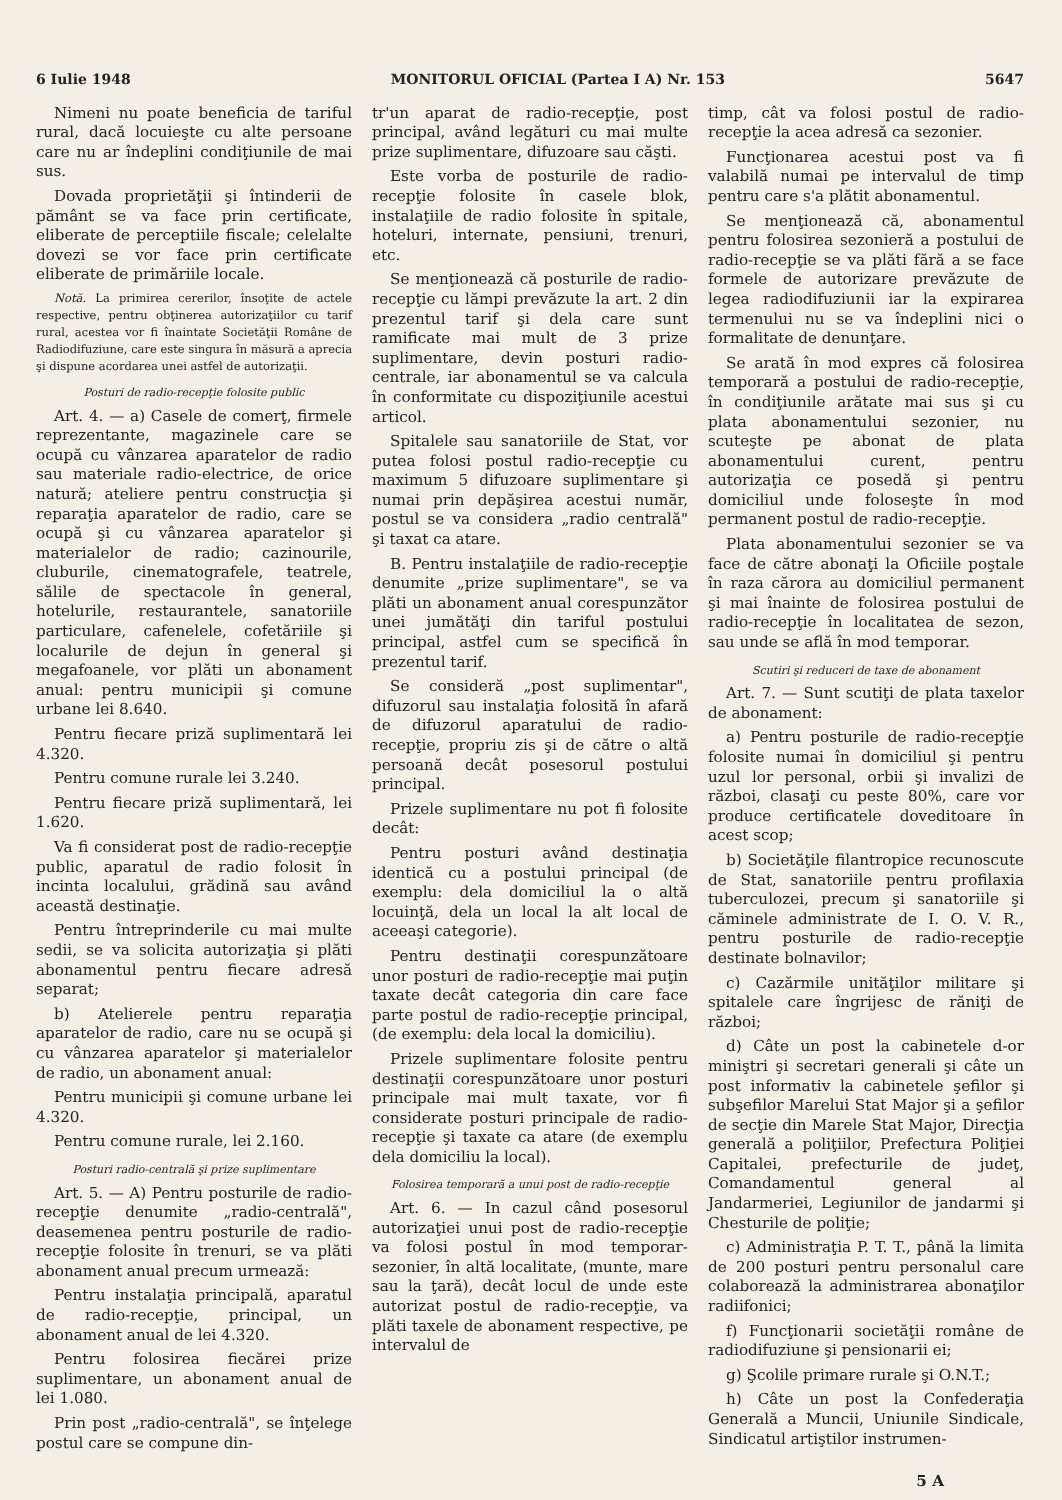6 Iulie 1948 MONITORUL OFICIAL (Partea I A) Nr. 153 5647
Nimeni nu poate beneficia de tariful rural, dacă locuieşte cu alte persoane care nu ar îndeplini condiţiunile de mai sus.
Dovada proprietăţii şi întinderii de pământ se va face prin certificate, eliberate de perceptiile fiscale; celelalte dovezi se vor face prin certificate eliberate de primăriile locale.
Notă. La primirea cererilor, însoţite de actele respective, pentru obţinerea autorizaţiilor cu tarif rural, acestea vor fi înaintate Societăţii Române de Radiodifuziune, care este singura în măsură a aprecia şi dispune acordarea unei astfel de autorizaţii.
Posturi de radio-recepţie folosite public
Art. 4. — a) Casele de comerţ, firmele reprezentante, magazinele care se ocupă cu vânzarea aparatelor de radio sau materiale radio-electrice, de orice natură; ateliere pentru construcţia şi reparaţia aparatelor de radio, care se ocupă şi cu vânzarea aparatelor şi materialelor de radio; cazinourile, cluburile, cinematografele, teatrele, sălile de spectacole în general, hotelurile, restaurantele, sanatoriile particulare, cafenelele, cofetăriile şi localurile de dejun în general şi megafoanele, vor plăti un abonament anual: pentru municipii şi comune urbane lei 8.640.
Pentru fiecare priză suplimentară lei 4.320.
Pentru comune rurale lei 3.240.
Pentru fiecare priză suplimentară, lei 1.620.
Va fi considerat post de radio-recepţie public, aparatul de radio folosit în incinta localului, grădină sau având această destinaţie.
Pentru întreprinderile cu mai multe sedii, se va solicita autorizaţia şi plăti abonamentul pentru fiecare adresă separat;
b) Atelierele pentru reparaţia aparatelor de radio, care nu se ocupă şi cu vânzarea aparatelor şi materialelor de radio, un abonament anual:
Pentru municipii şi comune urbane lei 4.320.
Pentru comune rurale, lei 2.160.
Posturi radio-centrală şi prize suplimentare
Art. 5. — A) Pentru posturile de radio-recepţie denumite „radio-centrală", deasemenea pentru posturile de radio-recepţie folosite în trenuri, se va plăti abonament anual precum urmează:
Pentru instalaţia principală, aparatul de radio-recepţie, principal, un abonament anual de lei 4.320.
Pentru folosirea fiecărei prize suplimentare, un abonament anual de lei 1.080.
Prin post „radio-centrală", se înţelege postul care se compune din-
tr'un aparat de radio-recepţie, post principal, având legături cu mai multe prize suplimentare, difuzoare sau căşti.
Este vorba de posturile de radio-recepţie folosite în casele blok, instalaţiile de radio folosite în spitale, hoteluri, internate, pensiuni, trenuri, etc.
Se menţionează că posturile de radio-recepţie cu lămpi prevăzute la art. 2 din prezentul tarif şi dela care sunt ramificate mai mult de 3 prize suplimentare, devin posturi radio-centrale, iar abonamentul se va calcula în conformitate cu dispoziţiunile acestui articol.
Spitalele sau sanatoriile de Stat, vor putea folosi postul radio-recepţie cu maximum 5 difuzoare suplimentare şi numai prin depăşirea acestui număr, postul se va considera „radio centrală" şi taxat ca atare.
B. Pentru instalaţiile de radio-recepţie denumite „prize suplimentare", se va plăti un abonament anual corespunzător unei jumătăţi din tariful postului principal, astfel cum se specifică în prezentul tarif.
Se consideră „post suplimentar", difuzorul sau instalaţia folosită în afară de difuzorul aparatului de radio-recepţie, propriu zis şi de către o altă persoană decât posesorul postului principal.
Prizele suplimentare nu pot fi folosite decât:
Pentru posturi având destinaţia identică cu a postului principal (de exemplu: dela domiciliul la o altă locuinţă, dela un local la alt local de aceeaşi categorie).
Pentru destinaţii corespunzătoare unor posturi de radio-recepţie mai puţin taxate decât categoria din care face parte postul de radio-recepţie principal, (de exemplu: dela local la domiciliu).
Prizele suplimentare folosite pentru destinaţii corespunzătoare unor posturi principale mai mult taxate, vor fi considerate posturi principale de radio-recepţie şi taxate ca atare (de exemplu dela domiciliu la local).
Folosirea temporară a unui post de radio-recepţie
Art. 6. — In cazul când posesorul autorizaţiei unui post de radio-recepţie va folosi postul în mod temporar-sezonier, în altă localitate, (munte, mare sau la ţară), decât locul de unde este autorizat postul de radio-recepţie, va plăti taxele de abonament respective, pe intervalul de
timp, cât va folosi postul de radio-recepţie la acea adresă ca sezonier.
Funcţionarea acestui post va fi valabilă numai pe intervalul de timp pentru care s'a plătit abonamentul.
Se menţionează că, abonamentul pentru folosirea sezonieră a postului de radio-recepţie se va plăti fără a se face formele de autorizare prevăzute de legea radiodifuziunii iar la expirarea termenului nu se va îndeplini nici o formalitate de denunţare.
Se arată în mod expres că folosirea temporară a postului de radio-recepţie, în condiţiunile arătate mai sus şi cu plata abonamentului sezonier, nu scuteşte pe abonat de plata abonamentului curent, pentru autorizaţia ce posedă şi pentru domiciliul unde foloseşte în mod permanent postul de radio-recepţie.
Plata abonamentului sezonier se va face de către abonaţi la Oficiile poştale în raza cărora au domiciliul permanent şi mai înainte de folosirea postului de radio-recepţie în localitatea de sezon, sau unde se află în mod temporar.
Scutiri şi reduceri de taxe de abonament
Art. 7. — Sunt scutiţi de plata taxelor de abonament:
a) Pentru posturile de radio-recepţie folosite numai în domiciliul şi pentru uzul lor personal, orbii şi invalizi de război, clasaţi cu peste 80%, care vor produce certificatele doveditoare în acest scop;
b) Societăţile filantropice recunoscute de Stat, sanatoriile pentru profilaxia tuberculozei, precum şi sanatoriile şi căminele administrate de I. O. V. R., pentru posturile de radio-recepţie destinate bolnavilor;
c) Cazărmile unităţilor militare şi spitalele care îngrijesc de răniţi de război;
d) Câte un post la cabinetele d-or miniştri şi secretari generali şi câte un post informativ la cabinetele şefilor şi subşefilor Marelui Stat Major şi a şefilor de secţie din Marele Stat Major, Direcţia generală a poliţiilor, Prefectura Poliţiei Capitalei, prefecturile de judeţ, Comandamentul general al Jandarmeriei, Legiunilor de jandarmi şi Chesturile de poliţie;
c) Administraţia P. T. T., până la limita de 200 posturi pentru personalul care colaborează la administrarea abonaţilor radiifonici;
f) Funcţionarii societăţii române de radiodifuziune şi pensionarii ei;
g) Şcolile primare rurale şi O.N.T.;
h) Câte un post la Confederaţia Generală a Muncii, Uniunile Sindicale, Sindicatul artiştilor instrumen-
5 A